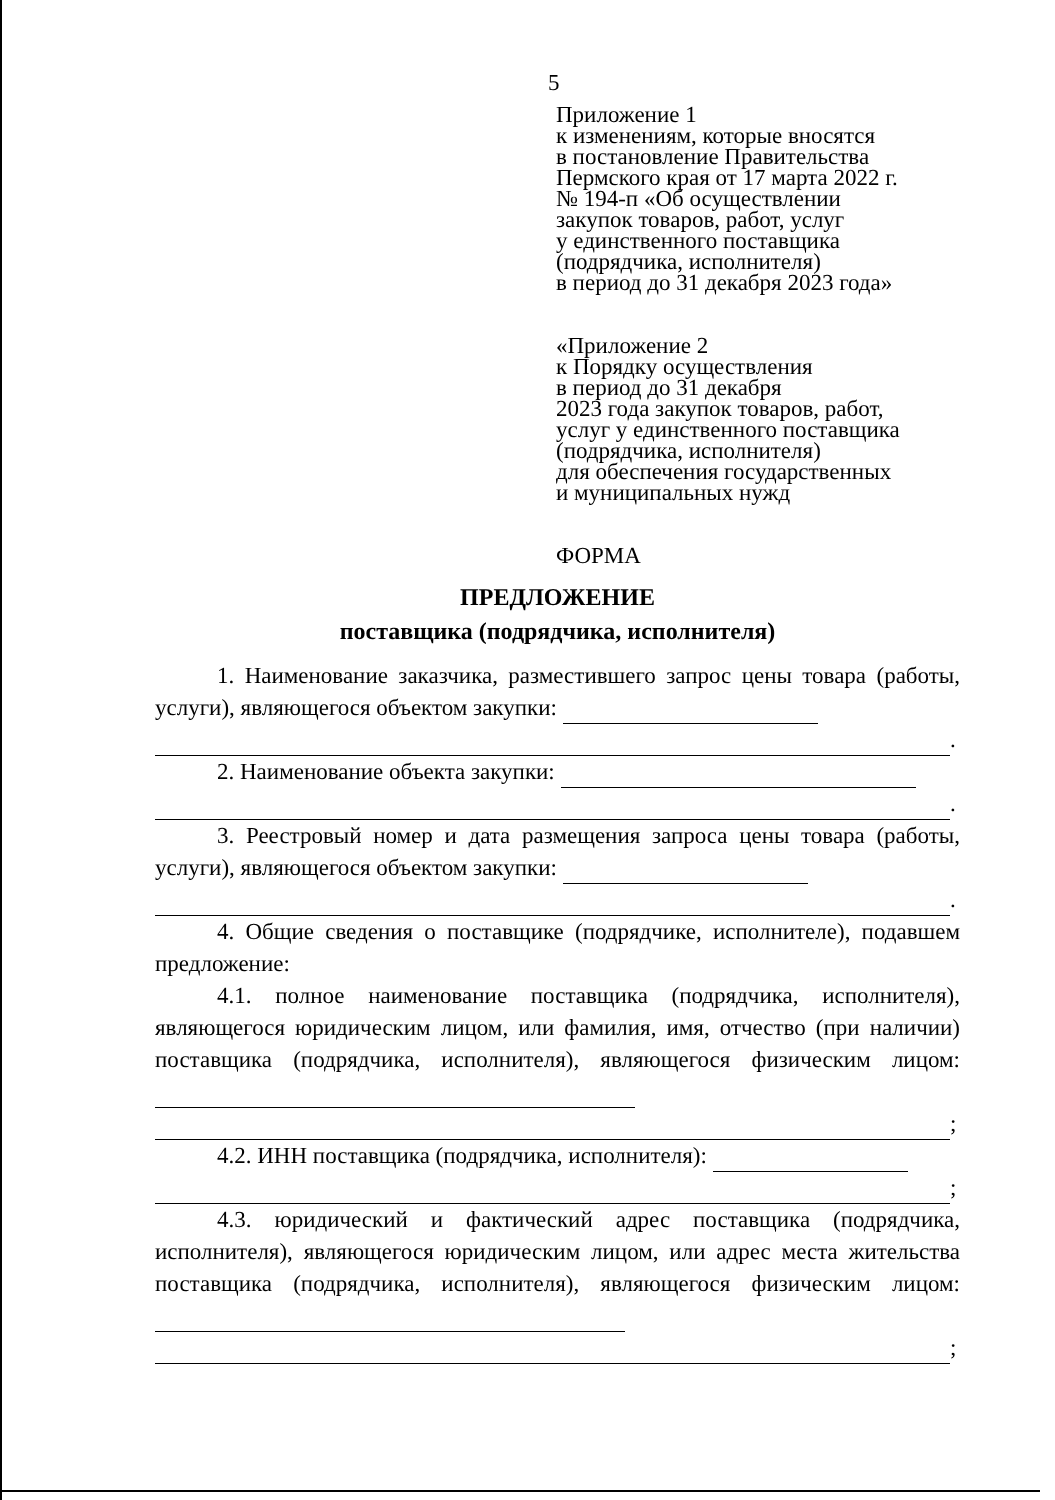5
Приложение 1
к изменениям, которые вносятся
в постановление Правительства
Пермского края от 17 марта 2022 г.
№ 194-п «Об осуществлении
закупок товаров, работ, услуг
у единственного поставщика
(подрядчика, исполнителя)
в период до 31 декабря 2023 года»
«Приложение 2
к Порядку осуществления
в период до 31 декабря
2023 года закупок товаров, работ,
услуг у единственного поставщика
(подрядчика, исполнителя)
для обеспечения государственных
и муниципальных нужд
ФОРМА
ПРЕДЛОЖЕНИЕ
поставщика (подрядчика, исполнителя)
1. Наименование заказчика, разместившего запрос цены товара (работы, услуги), являющегося объектом закупки:
.
2. Наименование объекта закупки:
.
3. Реестровый номер и дата размещения запроса цены товара (работы, услуги), являющегося объектом закупки:
.
4. Общие сведения о поставщике (подрядчике, исполнителе), подавшем предложение:
4.1. полное наименование поставщика (подрядчика, исполнителя), являющегося юридическим лицом, или фамилия, имя, отчество (при наличии) поставщика (подрядчика, исполнителя), являющегося физическим лицом:
;
4.2. ИНН поставщика (подрядчика, исполнителя):
;
4.3. юридический и фактический адрес поставщика (подрядчика, исполнителя), являющегося юридическим лицом, или адрес места жительства поставщика (подрядчика, исполнителя), являющегося физическим лицом:
;